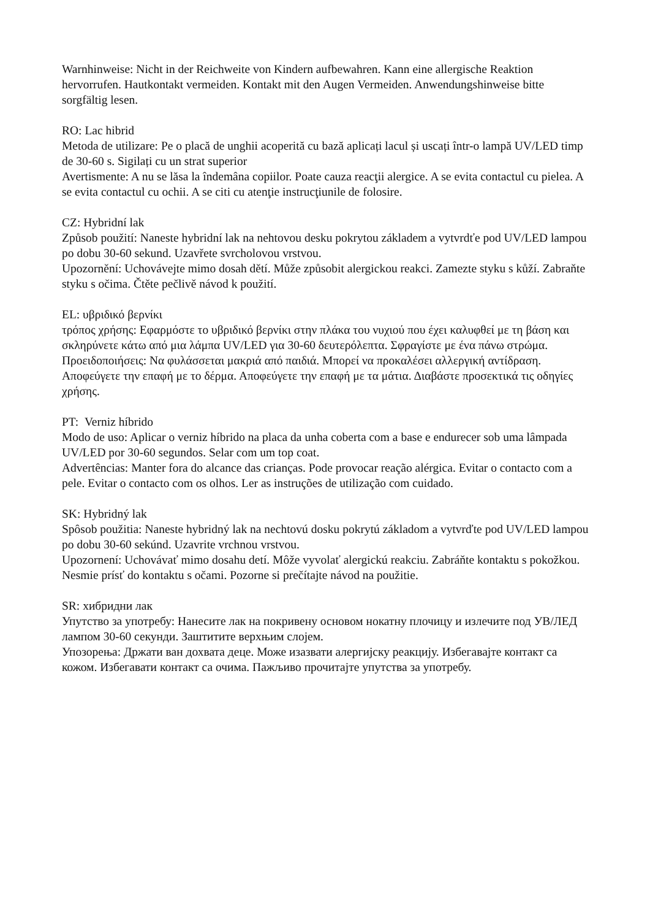Warnhinweise: Nicht in der Reichweite von Kindern aufbewahren. Kann eine allergische Reaktion hervorrufen. Hautkontakt vermeiden. Kontakt mit den Augen Vermeiden. Anwendungshinweise bitte sorgfältig lesen.
RO: Lac hibrid
Metoda de utilizare: Pe o placă de unghii acoperită cu bază aplicați lacul și uscați într-o lampă UV/LED timp de 30-60 s. Sigilați cu un strat superior
Avertismente: A nu se lăsa la îndemâna copiilor. Poate cauza reacţii alergice. A se evita contactul cu pielea. A se evita contactul cu ochii. A se citi cu atenţie instrucţiunile de folosire.
CZ: Hybridní lak
Způsob použití: Naneste hybridní lak na nehtovou desku pokrytou základem a vytvrdťe pod UV/LED lampou po dobu 30-60 sekund. Uzavřete svrcholovou vrstvou.
Upozornění: Uchovávejte mimo dosah dětí. Může způsobit alergickou reakci. Zamezte styku s kůží. Zabraňte styku s očima. Čtěte pečlivě návod k použití.
EL: υβριδικό βερνίκι
τρόπος χρήσης: Εφαρμόστε το υβριδικό βερνίκι στην πλάκα του νυχιού που έχει καλυφθεί με τη βάση και σκληρύνετε κάτω από μια λάμπα UV/LED για 30-60 δευτερόλεπτα. Σφραγίστε με ένα πάνω στρώμα.
Προειδοποιήσεις: Να φυλάσσεται μακριά από παιδιά. Μπορεί να προκαλέσει αλλεργική αντίδραση. Αποφεύγετε την επαφή με το δέρμα. Αποφεύγετε την επαφή με τα μάτια. Διαβάστε προσεκτικά τις οδηγίες χρήσης.
PT: Verniz híbrido
Modo de uso: Aplicar o verniz híbrido na placa da unha coberta com a base e endurecer sob uma lâmpada UV/LED por 30-60 segundos. Selar com um top coat.
Advertências: Manter fora do alcance das crianças. Pode provocar reação alérgica. Evitar o contacto com a pele. Evitar o contacto com os olhos. Ler as instruções de utilização com cuidado.
SK: Hybridný lak
Spôsob použitia: Naneste hybridný lak na nechtovú dosku pokrytú základom a vytvrďte pod UV/LED lampou po dobu 30-60 sekúnd. Uzavrite vrchnou vrstvou.
Upozornení: Uchovávať mimo dosahu detí. Môže vyvolať alergickú reakciu. Zabráňte kontaktu s pokožkou. Nesmie prísť do kontaktu s očami. Pozorne si prečítajte návod na použitie.
SR: хибридни лак
Упутство за употребу: Нанесите лак на покривену основом нокатну плочицу и излечите под УВ/ЛЕД лампом 30-60 секунди. Заштитите верхњим слојем.
Упозорења: Држати ван дохвата деце. Може изазвати алергијску реакцију. Избегавајте контакт са кожом. Избегавати контакт са очима. Пажљиво прочитајте упутства за употребу.